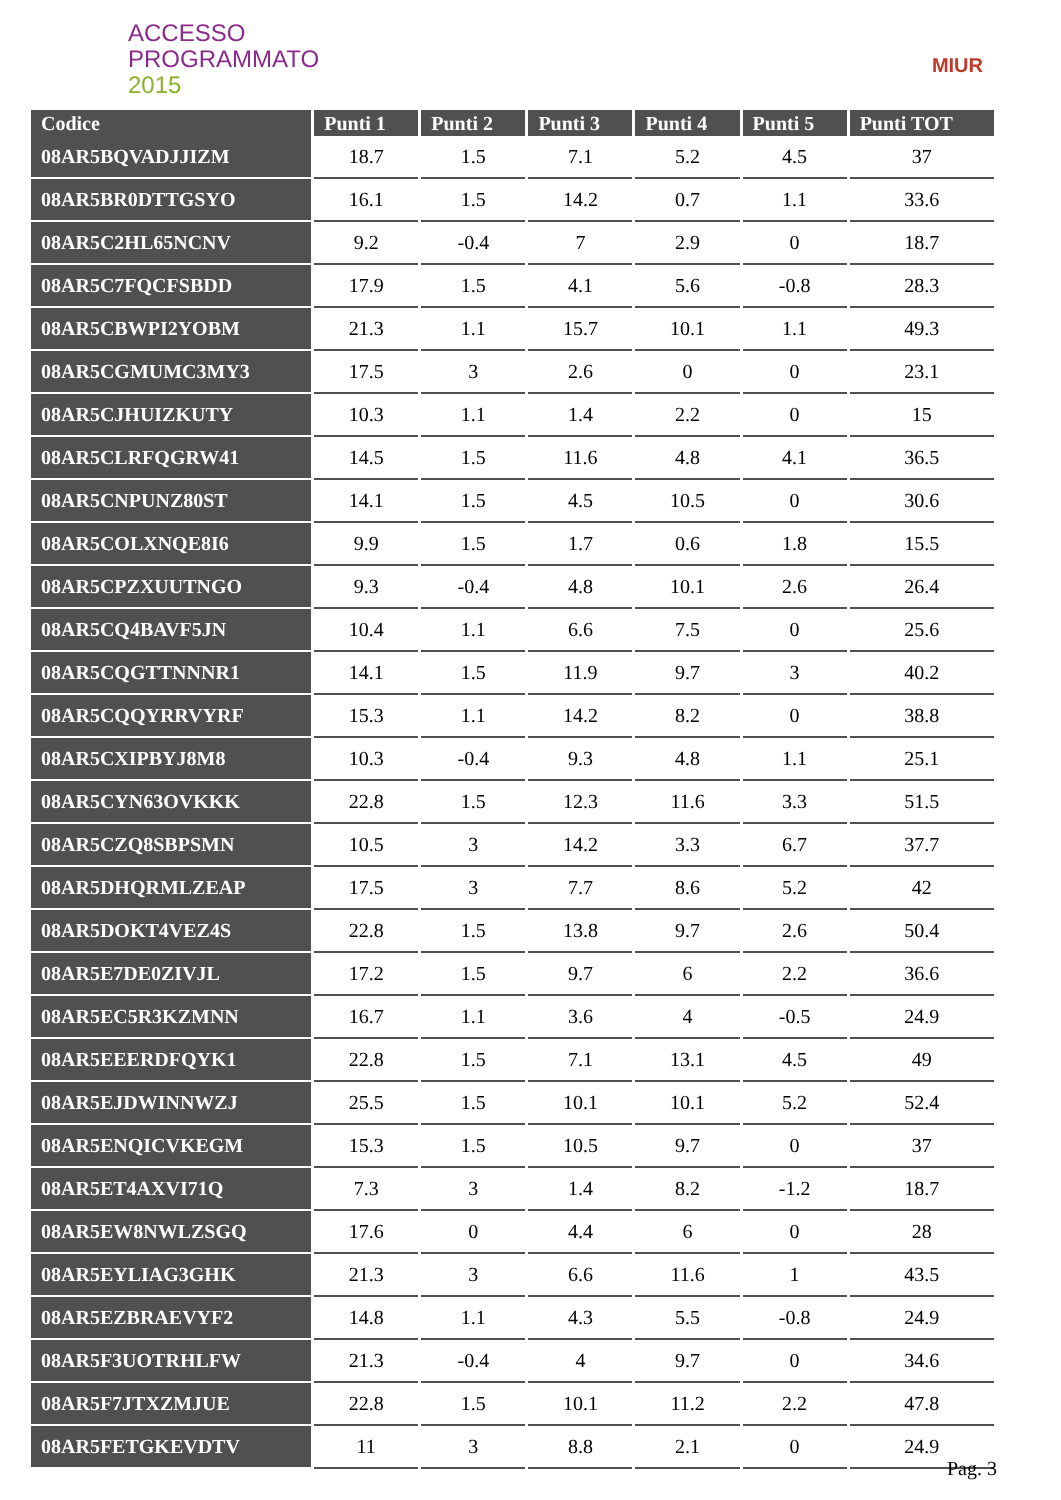ACCESSO
PROGRAMMATO
2015
MIUR
| Codice | Punti 1 | Punti 2 | Punti 3 | Punti 4 | Punti 5 | Punti TOT |
| --- | --- | --- | --- | --- | --- | --- |
| 08AR5BQVADJJIZM | 18.7 | 1.5 | 7.1 | 5.2 | 4.5 | 37 |
| 08AR5BR0DTTGSYO | 16.1 | 1.5 | 14.2 | 0.7 | 1.1 | 33.6 |
| 08AR5C2HL65NCNV | 9.2 | -0.4 | 7 | 2.9 | 0 | 18.7 |
| 08AR5C7FQCFSBDD | 17.9 | 1.5 | 4.1 | 5.6 | -0.8 | 28.3 |
| 08AR5CBWPI2YOBM | 21.3 | 1.1 | 15.7 | 10.1 | 1.1 | 49.3 |
| 08AR5CGMUMC3MY3 | 17.5 | 3 | 2.6 | 0 | 0 | 23.1 |
| 08AR5CJHUIZKUTY | 10.3 | 1.1 | 1.4 | 2.2 | 0 | 15 |
| 08AR5CLRFQGRW41 | 14.5 | 1.5 | 11.6 | 4.8 | 4.1 | 36.5 |
| 08AR5CNPUNZ80ST | 14.1 | 1.5 | 4.5 | 10.5 | 0 | 30.6 |
| 08AR5COLXNQE8I6 | 9.9 | 1.5 | 1.7 | 0.6 | 1.8 | 15.5 |
| 08AR5CPZXUUTNGO | 9.3 | -0.4 | 4.8 | 10.1 | 2.6 | 26.4 |
| 08AR5CQ4BAVF5JN | 10.4 | 1.1 | 6.6 | 7.5 | 0 | 25.6 |
| 08AR5CQGTTNNNR1 | 14.1 | 1.5 | 11.9 | 9.7 | 3 | 40.2 |
| 08AR5CQQYRRVYRF | 15.3 | 1.1 | 14.2 | 8.2 | 0 | 38.8 |
| 08AR5CXIPBYJ8M8 | 10.3 | -0.4 | 9.3 | 4.8 | 1.1 | 25.1 |
| 08AR5CYN63OVKKK | 22.8 | 1.5 | 12.3 | 11.6 | 3.3 | 51.5 |
| 08AR5CZQ8SBPSMN | 10.5 | 3 | 14.2 | 3.3 | 6.7 | 37.7 |
| 08AR5DHQRMLZEAP | 17.5 | 3 | 7.7 | 8.6 | 5.2 | 42 |
| 08AR5DOKT4VEZ4S | 22.8 | 1.5 | 13.8 | 9.7 | 2.6 | 50.4 |
| 08AR5E7DE0ZIVJL | 17.2 | 1.5 | 9.7 | 6 | 2.2 | 36.6 |
| 08AR5EC5R3KZMNN | 16.7 | 1.1 | 3.6 | 4 | -0.5 | 24.9 |
| 08AR5EEERDFQYK1 | 22.8 | 1.5 | 7.1 | 13.1 | 4.5 | 49 |
| 08AR5EJDWINNWZJ | 25.5 | 1.5 | 10.1 | 10.1 | 5.2 | 52.4 |
| 08AR5ENQICVKEGM | 15.3 | 1.5 | 10.5 | 9.7 | 0 | 37 |
| 08AR5ET4AXVI71Q | 7.3 | 3 | 1.4 | 8.2 | -1.2 | 18.7 |
| 08AR5EW8NWLZSGQ | 17.6 | 0 | 4.4 | 6 | 0 | 28 |
| 08AR5EYLIAG3GHK | 21.3 | 3 | 6.6 | 11.6 | 1 | 43.5 |
| 08AR5EZBRAEVYF2 | 14.8 | 1.1 | 4.3 | 5.5 | -0.8 | 24.9 |
| 08AR5F3UOTRHLFW | 21.3 | -0.4 | 4 | 9.7 | 0 | 34.6 |
| 08AR5F7JTXZMJUE | 22.8 | 1.5 | 10.1 | 11.2 | 2.2 | 47.8 |
| 08AR5FETGKEVDTV | 11 | 3 | 8.8 | 2.1 | 0 | 24.9 |
Pag. 3